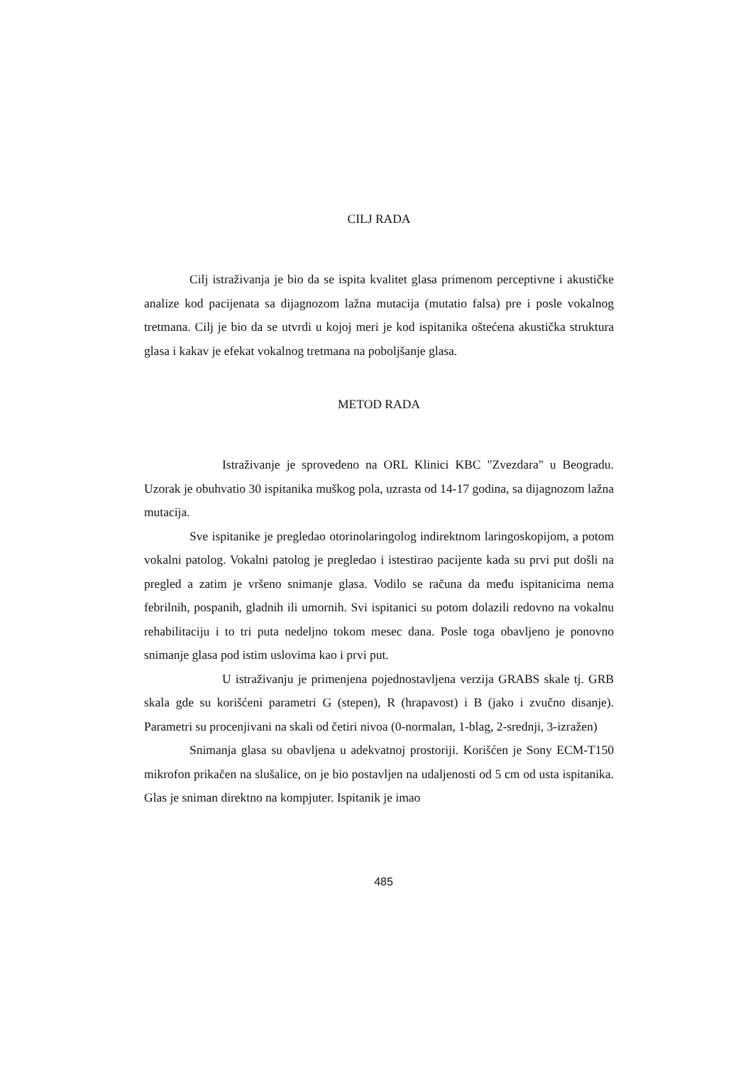CILJ RADA
Cilj istraživanja je bio da se ispita kvalitet glasa primenom perceptivne i akustičke analize kod pacijenata sa dijagnozom lažna mutacija (mutatio falsa) pre i posle vokalnog tretmana. Cilj je bio da se utvrdi u kojoj meri je kod ispitanika oštećena akustička struktura glasa i kakav je efekat vokalnog tretmana na poboljšanje glasa.
METOD RADA
Istraživanje je sprovedeno na ORL Klinici KBC "Zvezdara" u Beogradu. Uzorak je obuhvatio 30 ispitanika muškog pola, uzrasta od 14-17 godina, sa dijagnozom lažna mutacija.
Sve ispitanike je pregledao otorinolaringolog indirektnom laringoskopijom, a potom vokalni patolog. Vokalni patolog je pregledao i istestirao pacijente kada su prvi put došli na pregled a zatim je vršeno snimanje glasa. Vodilo se računa da među ispitanicima nema febrilnih, pospanih, gladnih ili umornih. Svi ispitanici su potom dolazili redovno na vokalnu rehabilitaciju i to tri puta nedeljno tokom mesec dana. Posle toga obavljeno je ponovno snimanje glasa pod istim uslovima kao i prvi put.
U istraživanju je primenjena pojednostavljena verzija GRABS skale tj. GRB skala gde su korišćeni parametri G (stepen), R (hrapavost) i B (jako i zvučno disanje). Parametri su procenjivani na skali od četiri nivoa (0-normalan, 1-blag, 2-srednji, 3-izražen)
Snimanja glasa su obavljena u adekvatnoj prostoriji. Korišćen je Sony ECM-T150 mikrofon prikačen na slušalice, on je bio postavljen na udaljenosti od 5 cm od usta ispitanika. Glas je sniman direktno na kompjuter. Ispitanik je imao
485